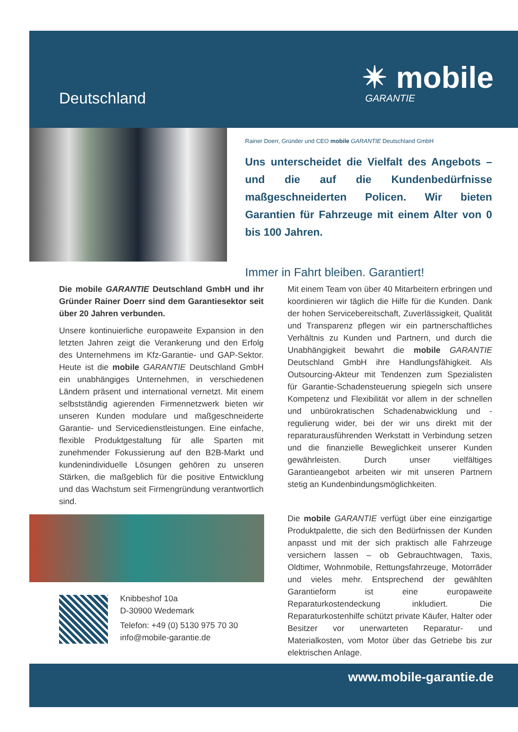Deutschland
✴ mobile
GARANTIE
Rainer Doerr, Gründer und CEO mobile GARANTIE Deutschland GmbH
Uns unterscheidet die Vielfalt des Angebots – und die auf die Kundenbedürfnisse maßgeschneiderten Policen. Wir bieten Garantien für Fahrzeuge mit einem Alter von 0 bis 100 Jahren.
Immer in Fahrt bleiben. Garantiert!
Die mobile GARANTIE Deutschland GmbH und ihr Gründer Rainer Doerr sind dem Garantiesektor seit über 20 Jahren verbunden.
Unsere kontinuierliche europaweite Expansion in den letzten Jahren zeigt die Verankerung und den Erfolg des Unternehmens im Kfz-Garantie- und GAP-Sektor. Heute ist die mobile GARANTIE Deutschland GmbH ein unabhängiges Unternehmen, in verschiedenen Ländern präsent und international vernetzt. Mit einem selbstständig agierenden Firmennetzwerk bieten wir unseren Kunden modulare und maßgeschneiderte Garantie- und Servicedienstleistungen. Eine einfache, flexible Produktgestaltung für alle Sparten mit zunehmender Fokussierung auf den B2B-Markt und kundenindividuelle Lösungen gehören zu unseren Stärken, die maßgeblich für die positive Entwicklung und das Wachstum seit Firmengründung verantwortlich sind.
Mit einem Team von über 40 Mitarbeitern erbringen und koordinieren wir täglich die Hilfe für die Kunden. Dank der hohen Servicebereitschaft, Zuverlässigkeit, Qualität und Transparenz pflegen wir ein partnerschaftliches Verhältnis zu Kunden und Partnern, und durch die Unabhängigkeit bewahrt die mobile GARANTIE Deutschland GmbH ihre Handlungsfähigkeit. Als Outsourcing-Akteur mit Tendenzen zum Spezialisten für Garantie-Schadensteuerung spiegeln sich unsere Kompetenz und Flexibilität vor allem in der schnellen und unbürokratischen Schadenabwicklung und -regulierung wider, bei der wir uns direkt mit der reparaturausführenden Werkstatt in Verbindung setzen und die finanzielle Beweglichkeit unserer Kunden gewährleisten. Durch unser vielfältiges Garantieangebot arbeiten wir mit unseren Partnern stetig an Kundenbindungsmöglichkeiten.
Die mobile GARANTIE verfügt über eine einzigartige Produktpalette, die sich den Bedürfnissen der Kunden anpasst und mit der sich praktisch alle Fahrzeuge versichern lassen – ob Gebrauchtwagen, Taxis, Oldtimer, Wohnmobile, Rettungsfahrzeuge, Motorräder und vieles mehr. Entsprechend der gewählten Garantieform ist eine europaweite Reparaturkostendeckung inkludiert. Die Reparaturkostenhilfe schützt private Käufer, Halter oder Besitzer vor unerwarteten Reparatur- und Materialkosten, vom Motor über das Getriebe bis zur elektrischen Anlage.
Knibbeshof 10a
D-30900 Wedemark
Telefon: +49 (0) 5130 975 70 30
info@mobile-garantie.de
www.mobile-garantie.de